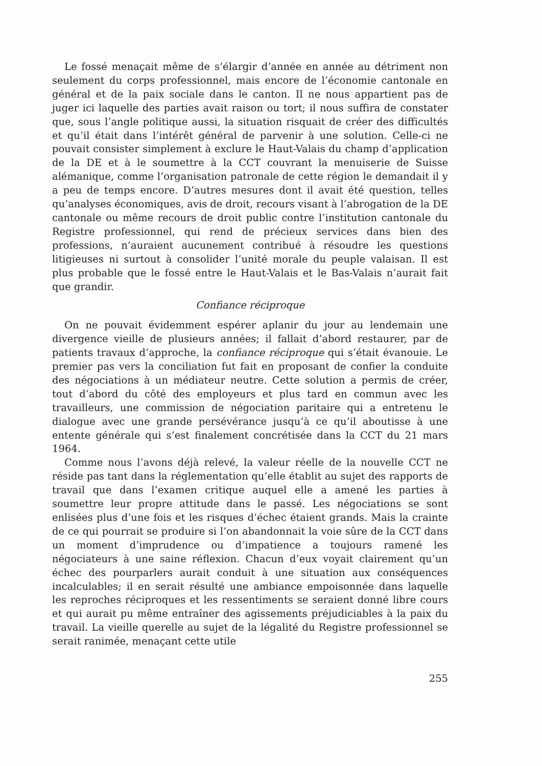Le fossé menaçait même de s’élargir d’année en année au détriment non seulement du corps professionnel, mais encore de l’économie cantonale en général et de la paix sociale dans le canton. Il ne nous appartient pas de juger ici laquelle des parties avait raison ou tort; il nous suffira de constater que, sous l’angle politique aussi, la situation risquait de créer des difficultés et qu’il était dans l’intérêt général de parvenir à une solution. Celle-ci ne pouvait consister simplement à exclure le Haut-Valais du champ d’application de la DE et à le soumettre à la CCT couvrant la menuiserie de Suisse alémanique, comme l’organisation patronale de cette région le demandait il y a peu de temps encore. D’autres mesures dont il avait été question, telles qu’analyses économiques, avis de droit, recours visant à l’abrogation de la DE cantonale ou même recours de droit public contre l’institution cantonale du Registre professionnel, qui rend de précieux services dans bien des professions, n’auraient aucunement contribué à résoudre les questions litigieuses ni surtout à consolider l’unité morale du peuple valaisan. Il est plus probable que le fossé entre le Haut-Valais et le Bas-Valais n’aurait fait que grandir.
Confiance réciproque
On ne pouvait évidemment espérer aplanir du jour au lendemain une divergence vieille de plusieurs années; il fallait d’abord restaurer, par de patients travaux d’approche, la confiance réciproque qui s’était évanouie. Le premier pas vers la conciliation fut fait en proposant de confier la conduite des négociations à un médiateur neutre. Cette solution a permis de créer, tout d’abord du côté des employeurs et plus tard en commun avec les travailleurs, une commission de négociation paritaire qui a entretenu le dialogue avec une grande persévérance jusqu’à ce qu’il aboutisse à une entente générale qui s’est finalement concrétisée dans la CCT du 21 mars 1964.
Comme nous l’avons déjà relevé, la valeur réelle de la nouvelle CCT ne réside pas tant dans la réglementation qu’elle établit au sujet des rapports de travail que dans l’examen critique auquel elle a amené les parties à soumettre leur propre attitude dans le passé. Les négociations se sont enlisées plus d’une fois et les risques d’échec étaient grands. Mais la crainte de ce qui pourrait se produire si l’on abandonnait la voie sûre de la CCT dans un moment d’imprudence ou d’impatience a toujours ramené les négociateurs à une saine réflexion. Chacun d’eux voyait clairement qu’un échec des pourparlers aurait conduit à une situation aux conséquences incalculables; il en serait résulté une ambiance empoisonnée dans laquelle les reproches réciproques et les ressentiments se seraient donné libre cours et qui aurait pu même entraîner des agissements préjudiciables à la paix du travail. La vieille querelle au sujet de la légalité du Registre professionnel se serait ranimée, menaçant cette utile
255